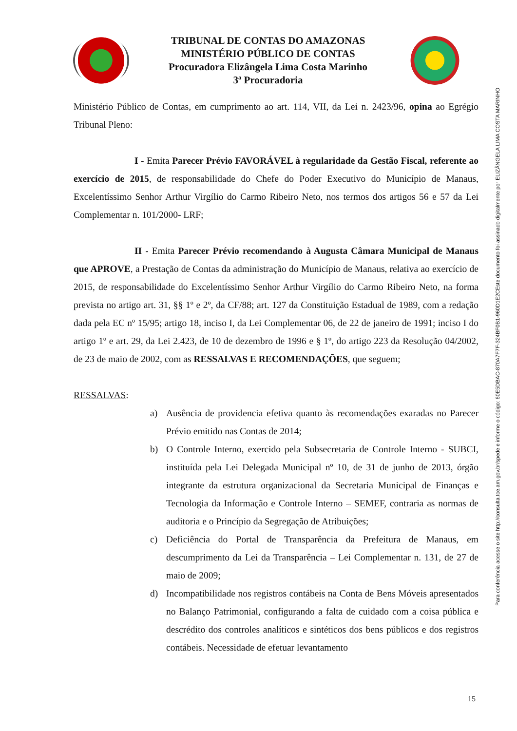TRIBUNAL DE CONTAS DO AMAZONAS
MINISTÉRIO PÚBLICO DE CONTAS
Procuradora Elizângela Lima Costa Marinho
3ª Procuradoria
Ministério Público de Contas, em cumprimento ao art. 114, VII, da Lei n. 2423/96, opina ao Egrégio Tribunal Pleno:
I - Emita Parecer Prévio FAVORÁVEL à regularidade da Gestão Fiscal, referente ao exercício de 2015, de responsabilidade do Chefe do Poder Executivo do Município de Manaus, Excelentíssimo Senhor Arthur Virgílio do Carmo Ribeiro Neto, nos termos dos artigos 56 e 57 da Lei Complementar n. 101/2000- LRF;
II - Emita Parecer Prévio recomendando à Augusta Câmara Municipal de Manaus que APROVE, a Prestação de Contas da administração do Município de Manaus, relativa ao exercício de 2015, de responsabilidade do Excelentíssimo Senhor Arthur Virgílio do Carmo Ribeiro Neto, na forma prevista no artigo art. 31, §§ 1º e 2º, da CF/88; art. 127 da Constituição Estadual de 1989, com a redação dada pela EC nº 15/95; artigo 18, inciso I, da Lei Complementar 06, de 22 de janeiro de 1991; inciso I do artigo 1º e art. 29, da Lei 2.423, de 10 de dezembro de 1996 e § 1º, do artigo 223 da Resolução 04/2002, de 23 de maio de 2002, com as RESSALVAS E RECOMENDAÇÕES, que seguem;
RESSALVAS:
a) Ausência de providencia efetiva quanto às recomendações exaradas no Parecer Prévio emitido nas Contas de 2014;
b) O Controle Interno, exercido pela Subsecretaria de Controle Interno - SUBCI, instituída pela Lei Delegada Municipal nº 10, de 31 de junho de 2013, órgão integrante da estrutura organizacional da Secretaria Municipal de Finanças e Tecnologia da Informação e Controle Interno – SEMEF, contraria as normas de auditoria e o Princípio da Segregação de Atribuições;
c) Deficiência do Portal de Transparência da Prefeitura de Manaus, em descumprimento da Lei da Transparência – Lei Complementar n. 131, de 27 de maio de 2009;
d) Incompatibilidade nos registros contábeis na Conta de Bens Móveis apresentados no Balanço Patrimonial, configurando a falta de cuidado com a coisa pública e descrédito dos controles analíticos e sintéticos dos bens públicos e dos registros contábeis. Necessidade de efetuar levantamento
Este documento foi assinado digitalmente por ELIZÂNGELA LIMA COSTA MARINHO.
Para conferência acesse o site http://consulta.tce.am.gov.br/spede e informe o código: 60E5DBAC-870A7F7F-324BF0B1-960D1E2C
15